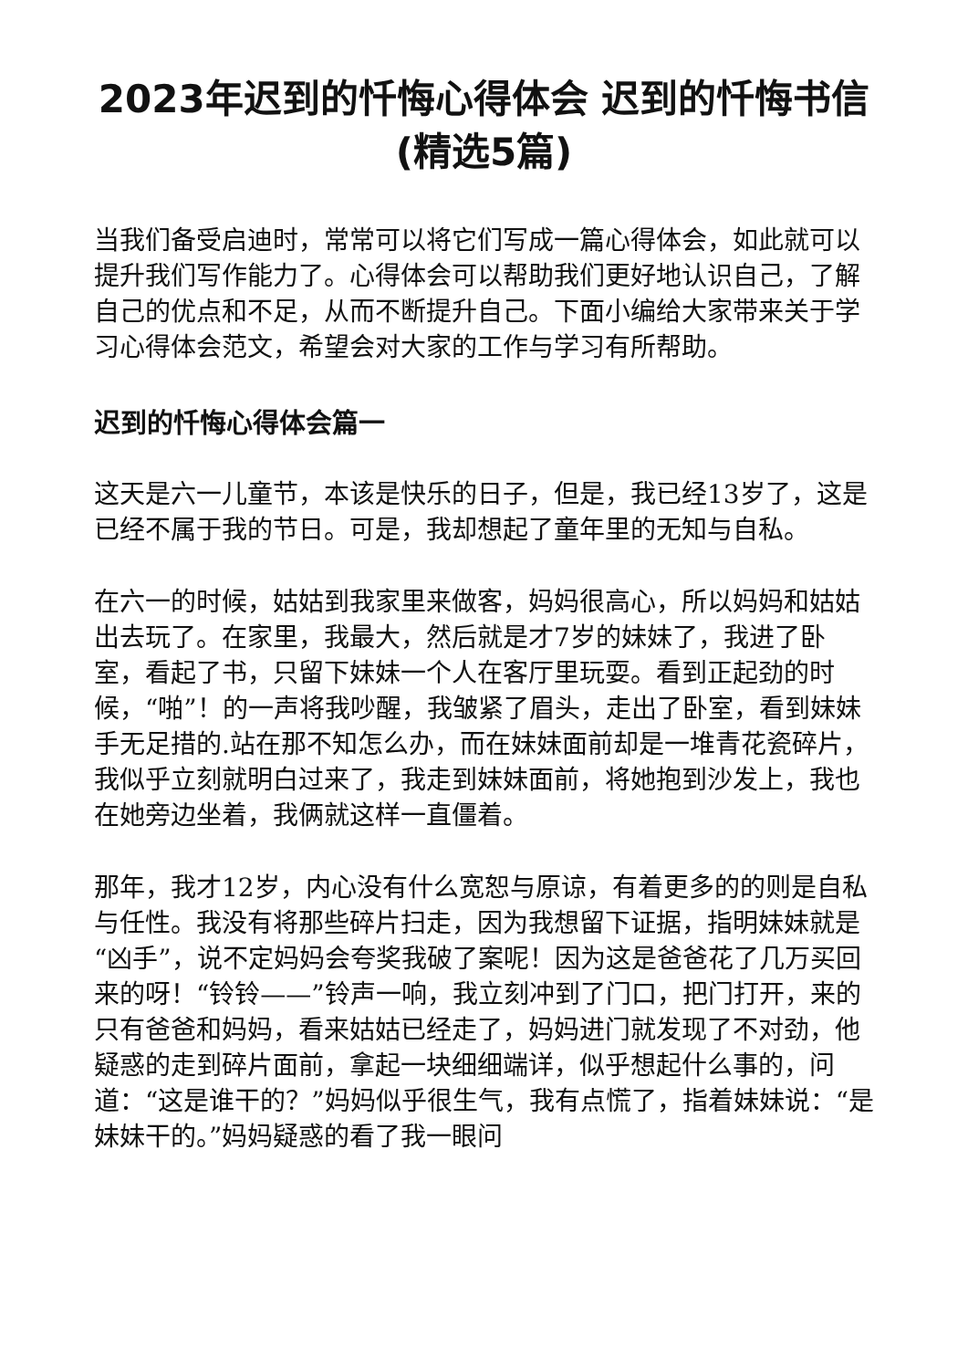2023年迟到的忏悔心得体会 迟到的忏悔书信(精选5篇)
当我们备受启迪时，常常可以将它们写成一篇心得体会，如此就可以提升我们写作能力了。心得体会可以帮助我们更好地认识自己，了解自己的优点和不足，从而不断提升自己。下面小编给大家带来关于学习心得体会范文，希望会对大家的工作与学习有所帮助。
迟到的忏悔心得体会篇一
这天是六一儿童节，本该是快乐的日子，但是，我已经13岁了，这是已经不属于我的节日。可是，我却想起了童年里的无知与自私。
在六一的时候，姑姑到我家里来做客，妈妈很高心，所以妈妈和姑姑出去玩了。在家里，我最大，然后就是才7岁的妹妹了，我进了卧室，看起了书，只留下妹妹一个人在客厅里玩耍。看到正起劲的时候，“啪”！的一声将我吵醒，我皱紧了眉头，走出了卧室，看到妹妹手无足措的.站在那不知怎么办，而在妹妹面前却是一堆青花瓷碎片，我似乎立刻就明白过来了，我走到妹妹面前，将她抱到沙发上，我也在她旁边坐着，我俩就这样一直僵着。
那年，我才12岁，内心没有什么宽恕与原谅，有着更多的的则是自私与任性。我没有将那些碎片扫走，因为我想留下证据，指明妹妹就是“凶手”，说不定妈妈会夸奖我破了案呢！因为这是爸爸花了几万买回来的呀！“铃铃——”铃声一响，我立刻冲到了门口，把门打开，来的只有爸爸和妈妈，看来姑姑已经走了，妈妈进门就发现了不对劲，他疑惑的走到碎片面前，拿起一块细细端详，似乎想起什么事的，问道：“这是谁干的？”妈妈似乎很生气，我有点慌了，指着妹妹说：“是妹妹干的。”妈妈疑惑的看了我一眼问